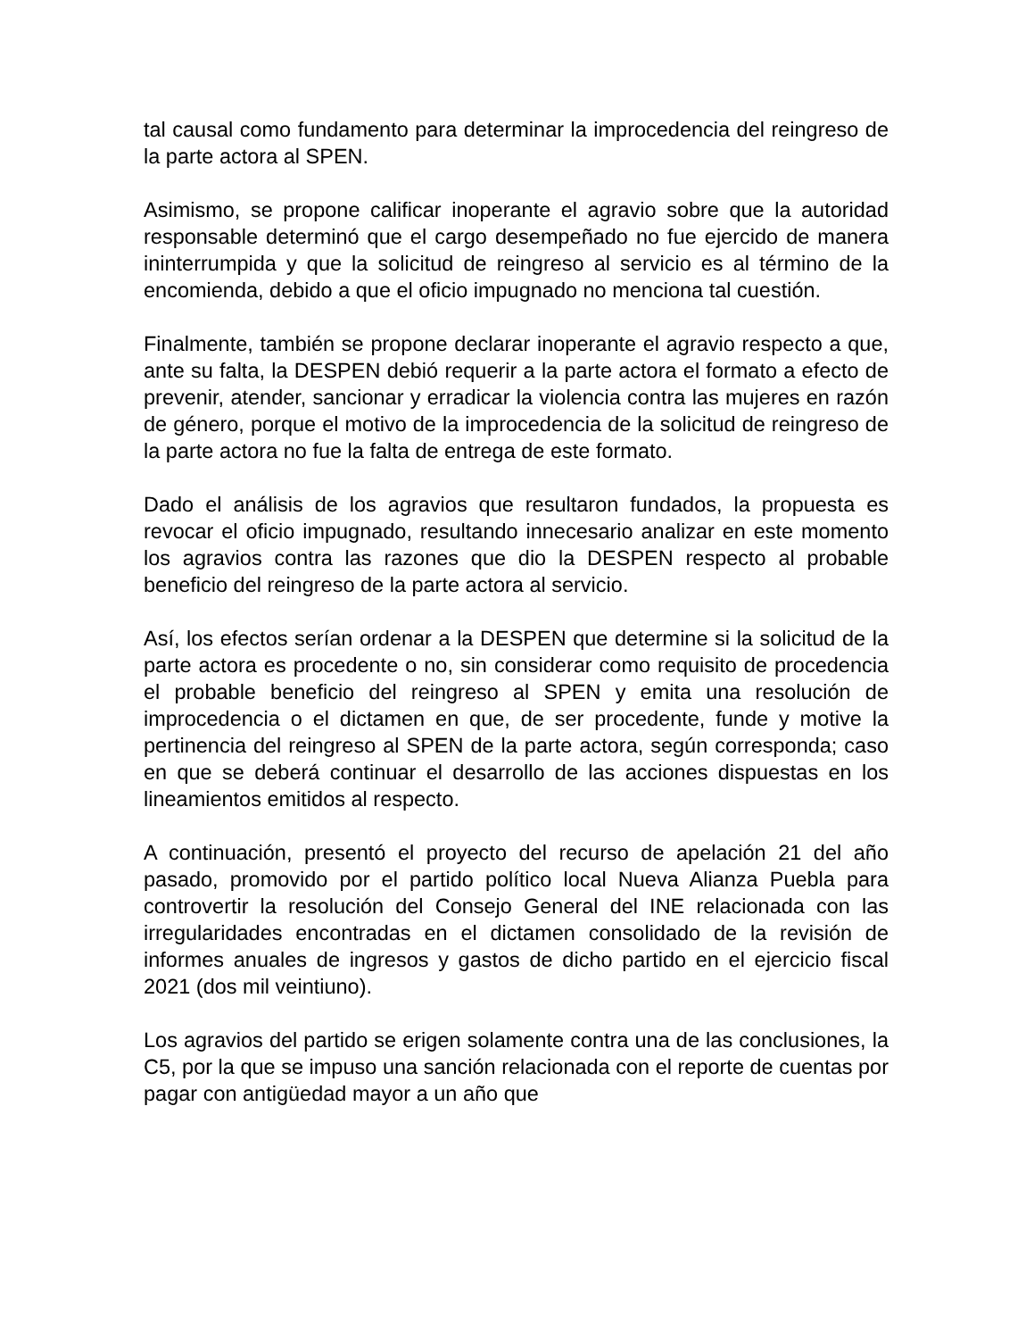tal causal como fundamento para determinar la improcedencia del reingreso de la parte actora al SPEN.
Asimismo, se propone calificar inoperante el agravio sobre que la autoridad responsable determinó que el cargo desempeñado no fue ejercido de manera ininterrumpida y que la solicitud de reingreso al servicio es al término de la encomienda, debido a que el oficio impugnado no menciona tal cuestión.
Finalmente, también se propone declarar inoperante el agravio respecto a que, ante su falta, la DESPEN debió requerir a la parte actora el formato a efecto de prevenir, atender, sancionar y erradicar la violencia contra las mujeres en razón de género, porque el motivo de la improcedencia de la solicitud de reingreso de la parte actora no fue la falta de entrega de este formato.
Dado el análisis de los agravios que resultaron fundados, la propuesta es revocar el oficio impugnado, resultando innecesario analizar en este momento los agravios contra las razones que dio la DESPEN respecto al probable beneficio del reingreso de la parte actora al servicio.
Así, los efectos serían ordenar a la DESPEN que determine si la solicitud de la parte actora es procedente o no, sin considerar como requisito de procedencia el probable beneficio del reingreso al SPEN y emita una resolución de improcedencia o el dictamen en que, de ser procedente, funde y motive la pertinencia del reingreso al SPEN de la parte actora, según corresponda; caso en que se deberá continuar el desarrollo de las acciones dispuestas en los lineamientos emitidos al respecto.
A continuación, presentó el proyecto del recurso de apelación 21 del año pasado, promovido por el partido político local Nueva Alianza Puebla para controvertir la resolución del Consejo General del INE relacionada con las irregularidades encontradas en el dictamen consolidado de la revisión de informes anuales de ingresos y gastos de dicho partido en el ejercicio fiscal 2021 (dos mil veintiuno).
Los agravios del partido se erigen solamente contra una de las conclusiones, la C5, por la que se impuso una sanción relacionada con el reporte de cuentas por pagar con antigüedad mayor a un año que